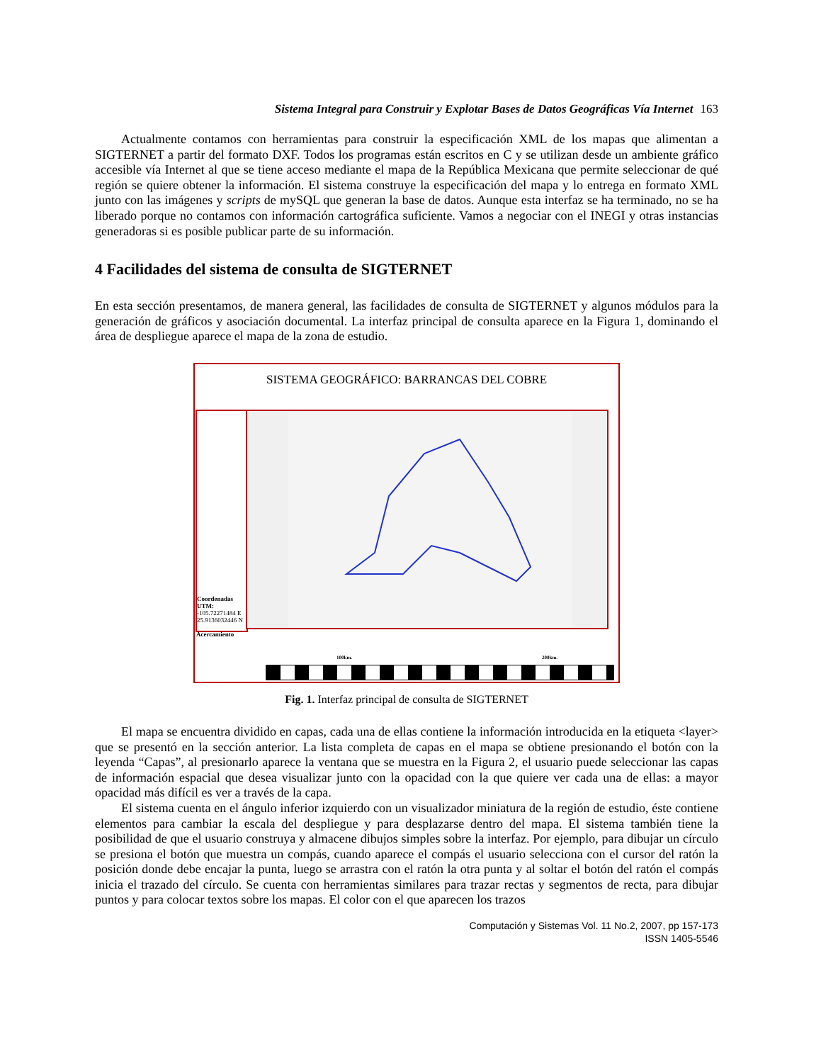Sistema Integral para Construir y Explotar Bases de Datos Geográficas Vía Internet 163
Actualmente contamos con herramientas para construir la especificación XML de los mapas que alimentan a SIGTERNET a partir del formato DXF. Todos los programas están escritos en C y se utilizan desde un ambiente gráfico accesible vía Internet al que se tiene acceso mediante el mapa de la República Mexicana que permite seleccionar de qué región se quiere obtener la información. El sistema construye la especificación del mapa y lo entrega en formato XML junto con las imágenes y scripts de mySQL que generan la base de datos. Aunque esta interfaz se ha terminado, no se ha liberado porque no contamos con información cartográfica suficiente. Vamos a negociar con el INEGI y otras instancias generadoras si es posible publicar parte de su información.
4 Facilidades del sistema de consulta de SIGTERNET
En esta sección presentamos, de manera general, las facilidades de consulta de SIGTERNET y algunos módulos para la generación de gráficos y asociación documental. La interfaz principal de consulta aparece en la Figura 1, dominando el área de despliegue aparece el mapa de la zona de estudio.
SISTEMA GEOGRÁFICO: BARRANCAS DEL COBRE
Coordenadas UTM:
-105.72271484 E
25.9136032446 N
Acercamiento
100km. 200km.
Fig. 1. Interfaz principal de consulta de SIGTERNET
El mapa se encuentra dividido en capas, cada una de ellas contiene la información introducida en la etiqueta <layer> que se presentó en la sección anterior. La lista completa de capas en el mapa se obtiene presionando el botón con la leyenda “Capas”, al presionarlo aparece la ventana que se muestra en la Figura 2, el usuario puede seleccionar las capas de información espacial que desea visualizar junto con la opacidad con la que quiere ver cada una de ellas: a mayor opacidad más difícil es ver a través de la capa.
El sistema cuenta en el ángulo inferior izquierdo con un visualizador miniatura de la región de estudio, éste contiene elementos para cambiar la escala del despliegue y para desplazarse dentro del mapa. El sistema también tiene la posibilidad de que el usuario construya y almacene dibujos simples sobre la interfaz. Por ejemplo, para dibujar un círculo se presiona el botón que muestra un compás, cuando aparece el compás el usuario selecciona con el cursor del ratón la posición donde debe encajar la punta, luego se arrastra con el ratón la otra punta y al soltar el botón del ratón el compás inicia el trazado del círculo. Se cuenta con herramientas similares para trazar rectas y segmentos de recta, para dibujar puntos y para colocar textos sobre los mapas. El color con el que aparecen los trazos
Computación y Sistemas Vol. 11 No.2, 2007, pp 157-173
ISSN 1405-5546